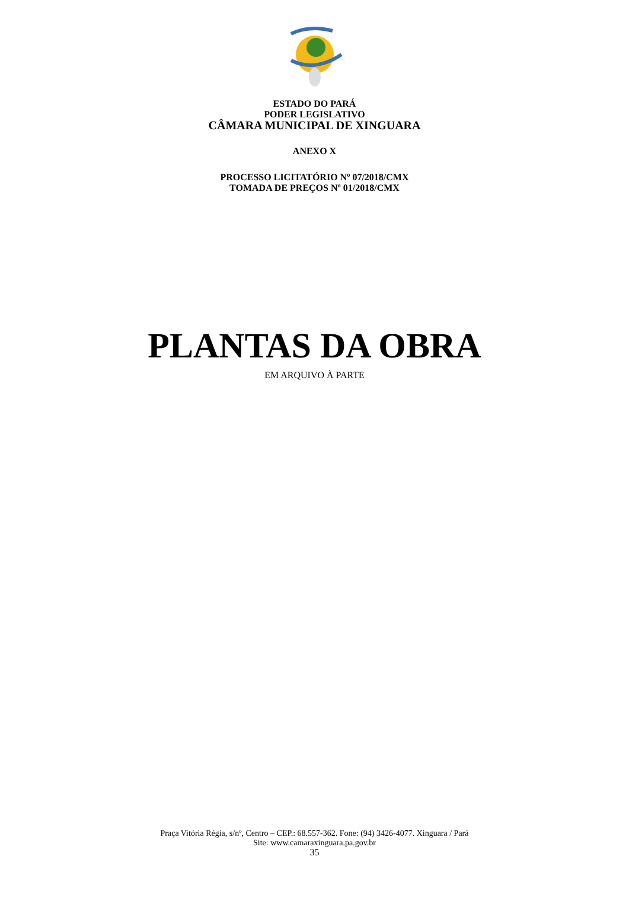ESTADO DO PARÁ
PODER LEGISLATIVO
CÂMARA MUNICIPAL DE XINGUARA
ANEXO X
PROCESSO LICITATÓRIO Nº 07/2018/CMX
TOMADA DE PREÇOS Nº 01/2018/CMX
PLANTAS DA OBRA
EM ARQUIVO À PARTE
Praça Vitória Régia, s/nº, Centro – CEP.: 68.557-362. Fone: (94) 3426-4077. Xinguara / Pará
Site: www.camaraxinguara.pa.gov.br
35